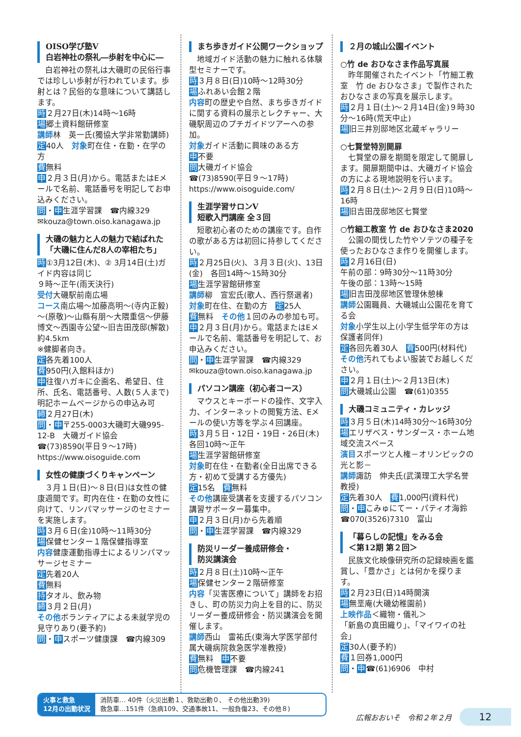OISO学び塾V
白岩神社の祭礼―歩射を中心に―
　白岩神社の祭礼は大磯町の民俗行事では珍しい歩射が行われています。歩射とは？民俗的な意味について講話します。
時２月27日(木)14時～16時
場郷土資料館研修室
講師林　英一氏(獨協大学非常勤講師)
定40人　対象町在住・在勤・在学の方
費無料
申２月３日(月)から。電話またはEメールで名前、電話番号を明記してお申込みください。
問・申生涯学習課　☎内線329
✉kouza@town.oiso.kanagawa.jp
大磯の魅力と人の魅力で結ばれた「大磯に住んだ8人の宰相たち」
時①3月12日(木)、② 3月14日(土)ガイド内容は同じ
９時～正午(雨天決行)
受付大磯駅前南広場
コース南広場～加藤高明～(寺内正毅)～(原敬)～山縣有朋～大隈重信～伊藤博文～西園寺公望～旧吉田茂邸(解散)約4.5km
※健脚者向き。
定各先着100人
費950円(入館料ほか)
申往復ハガキに企画名、希望日、住所、氏名、電話番号、人数(５人まで)明記ホームページからの申込み可
締２月27日(木)
問・申〒255-0003大磯町大磯995-12-B　大磯ガイド協会
☎(73)8590(平日９～17時)
https://www.oisoguide.com
女性の健康づくりキャンペーン
　３月１日(日)～８日(日)は女性の健康週間です。町内在住・在勤の女性に向けて、リンパマッサージのセミナーを実施します。
時３月６日(金)10時～11時30分
場保健センター１階保健指導室
内容健康運動指導士によるリンパマッサージセミナー
定先着20人
費無料
持タオル、飲み物
締３月２日(月)
その他ボランティアによる未就学児の見守りあり(要予約)
問・申スポーツ健康課　☎内線309
まち歩きガイド公開ワークショップ
　地域ガイド活動の魅力に触れる体験型セミナーです。
時３月８日(日)10時～12時30分
場ふれあい会館２階
内容町の歴史や自然、まち歩きガイドに関する資料の展示とレクチャー、大磯駅周辺のプチガイドツアーへの参加。
対象ガイド活動に興味のある方
申不要
問大磯ガイド協会
☎(73)8590(平日９～17時)
https://www.oisoguide.com/
生涯学習サロンV
短歌入門講座 全３回
　短歌初心者のための講座です。自作の歌がある方は初回に持参してください。
時２月25日(火)、３月３日(火)、13日(金)　各回14時～15時30分
場生涯学習館研修室
講師柳　宣宏氏(歌人、西行祭選者)
対象町在住、在勤の方　定25人
費無料　その他１回のみの参加も可。
申２月３日(月)から。電話またはEメールで名前、電話番号を明記して、お申込みください。
問・申生涯学習課　☎内線329
✉kouza@town.oiso.kanagawa.jp
パソコン講座（初心者コース）
　マウスとキーボードの操作、文字入力、インターネットの閲覧方法、Eメールの使い方等を学ぶ４回講座。
時３月５日・12日・19日・26日(木)各回10時～正午
場生涯学習館研修室
対象町在住・在勤者(全日出席できる方・初めて受講する方優先)
定15名　費無料
その他講座受講者を支援するパソコン講習サポーター募集中。
申２月３日(月)から先着順
問・申生涯学習課　☎内線329
防災リーダー養成研修会・
防災講演会
時２月８日(土)10時～正午
場保健センター２階研修室
内容「災害医療について」講師をお招きし、町の防災力向上を目的に、防災リーダー養成研修会・防災講演会を開催します。
講師西山　雷祐氏(東海大学医学部付属大磯病院救急医学准教授)
費無料　申不要
問危機管理課　☎内線241
２月の城山公園イベント
○竹 de おひなさま作品写真展
　昨年開催されたイベント「竹細工教室　竹 de おひなさま」で製作されたおひなさまの写真を展示します。
時２月１日(土)～２月14日(金)９時30分～16時(荒天中止)
場旧三井別邸地区北蔵ギャラリー
○七賢堂特別開扉
　七賢堂の扉を期間を限定して開扉します。開扉期間中は、大磯ガイド協会の方による現地説明を行います。
時２月８日(土)～２月９日(日)10時～16時
場旧吉田茂邸地区七賢堂
○竹細工教室 竹 de おひなさま2020
　公園の間伐した竹やソテツの種子を使ったおひなさま作りを開催します。
時２月16日(日)
午前の部：9時30分～11時30分
午後の部：13時～15時
場旧吉田茂邸地区管理休憩棟
講師公園職員、大磯城山公園花を育てる会
対象小学生以上(小学生低学年の方は保護者同伴)
定各回先着30人　費500円(材料代)
その他汚れてもよい服装でお越しください。
申２月１日(土)～２月13日(木)
問大磯城山公園　☎(61)0355
大磯コミュニティ・カレッジ
時３月５日(木)14時30分～16時30分
場エリザベス・サンダース・ホーム地域交流スペース
演目スポーツと人権－オリンピックの光と影－
講師諏訪　伸夫氏(武漢理工大学名誉教授)
定先着30人　費1,000円(資料代)
問・申こみゅにてー・パティオ海鈴
☎070(3526)7310　富山
「暮らしの記憶」をみる会
＜第12期 第２回＞
　民族文化映像研究所の記録映画を鑑賞し、「豊かさ」とは何かを探ります。
時２月23日(日)14時開演
場無垩庵(大磯幼稚園前)
上映作品＜織物・儀礼＞
「新島の真田織り」、「マイワイの社会」
定30人(要予約)
費１回券1,000円
問・申☎(61)6906　中村
火事と救急
12月の出動状況
消防車… 40件（火災出動１、救助出動０、 その他出動39)
救急車…151件（急病109、交通事故11、一般負傷23、その他８)
広報おおいそ　令和２年２月 12